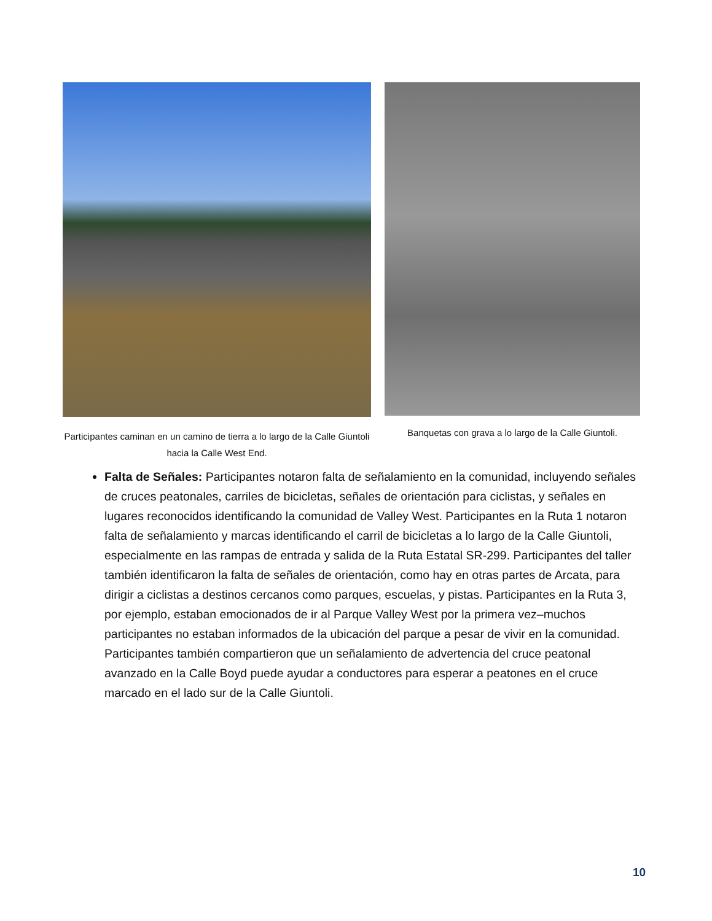Participantes caminan en un camino de tierra a lo largo de la Calle Giuntoli hacia la Calle West End.
Banquetas con grava a lo largo de la Calle Giuntoli.
Falta de Señales: Participantes notaron falta de señalamiento en la comunidad, incluyendo señales de cruces peatonales, carriles de bicicletas, señales de orientación para ciclistas, y señales en lugares reconocidos identificando la comunidad de Valley West. Participantes en la Ruta 1 notaron falta de señalamiento y marcas identificando el carril de bicicletas a lo largo de la Calle Giuntoli, especialmente en las rampas de entrada y salida de la Ruta Estatal SR-299. Participantes del taller también identificaron la falta de señales de orientación, como hay en otras partes de Arcata, para dirigir a ciclistas a destinos cercanos como parques, escuelas, y pistas. Participantes en la Ruta 3, por ejemplo, estaban emocionados de ir al Parque Valley West por la primera vez–muchos participantes no estaban informados de la ubicación del parque a pesar de vivir en la comunidad. Participantes también compartieron que un señalamiento de advertencia del cruce peatonal avanzado en la Calle Boyd puede ayudar a conductores para esperar a peatones en el cruce marcado en el lado sur de la Calle Giuntoli.
10